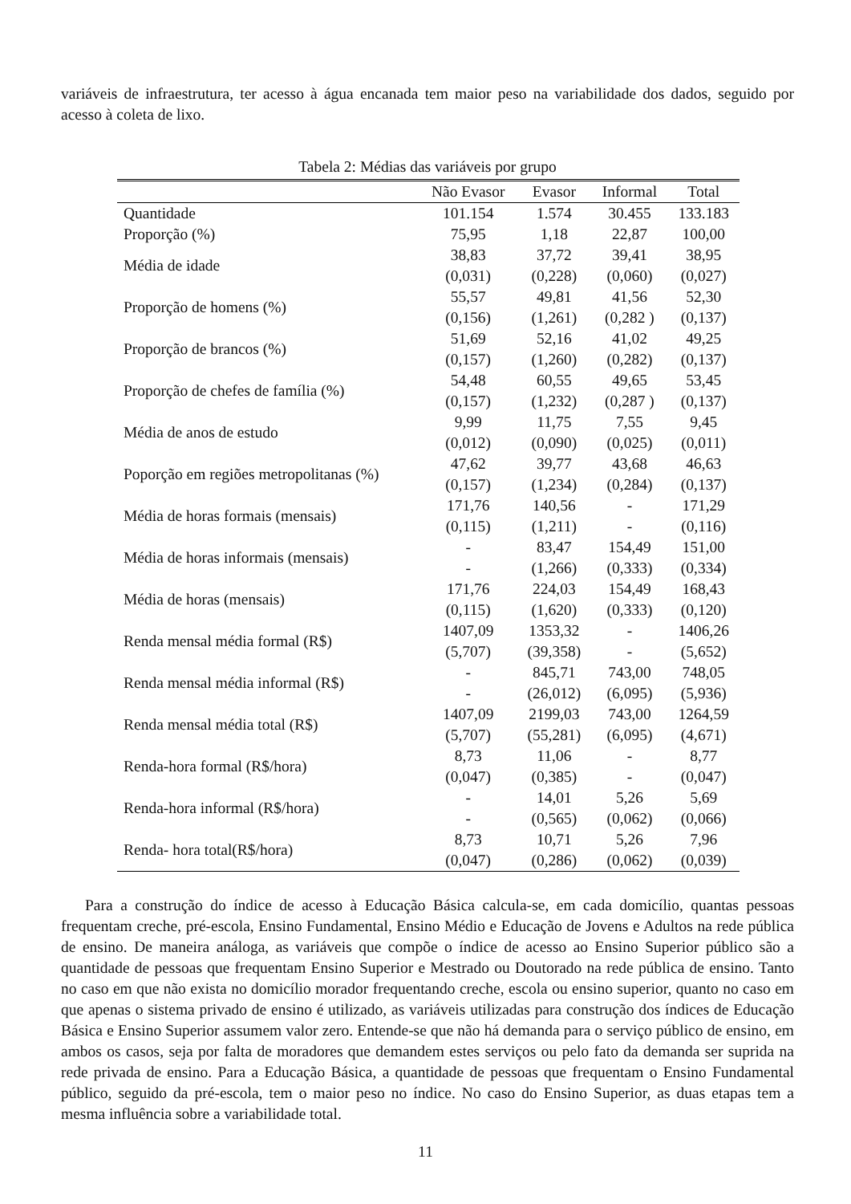variáveis de infraestrutura, ter acesso à água encanada tem maior peso na variabilidade dos dados, seguido por acesso à coleta de lixo.
Tabela 2: Médias das variáveis por grupo
| | Não Evasor | Evasor | Informal | Total |
| --- | --- | --- | --- | --- |
| Quantidade | 101.154 | 1.574 | 30.455 | 133.183 |
| Proporção (%) | 75,95 | 1,18 | 22,87 | 100,00 |
| Média de idade | 38,83 | 37,72 | 39,41 | 38,95 |
| | (0,031) | (0,228) | (0,060) | (0,027) |
| Proporção de homens (%) | 55,57 | 49,81 | 41,56 | 52,30 |
| | (0,156) | (1,261) | (0,282 ) | (0,137) |
| Proporção de brancos (%) | 51,69 | 52,16 | 41,02 | 49,25 |
| | (0,157) | (1,260) | (0,282) | (0,137) |
| Proporção de chefes de família (%) | 54,48 | 60,55 | 49,65 | 53,45 |
| | (0,157) | (1,232) | (0,287 ) | (0,137) |
| Média de anos de estudo | 9,99 | 11,75 | 7,55 | 9,45 |
| | (0,012) | (0,090) | (0,025) | (0,011) |
| Poporção em regiões metropolitanas (%) | 47,62 | 39,77 | 43,68 | 46,63 |
| | (0,157) | (1,234) | (0,284) | (0,137) |
| Média de horas formais (mensais) | 171,76 | 140,56 | - | 171,29 |
| | (0,115) | (1,211) | - | (0,116) |
| Média de horas informais (mensais) | - | 83,47 | 154,49 | 151,00 |
| | - | (1,266) | (0,333) | (0,334) |
| Média de horas (mensais) | 171,76 | 224,03 | 154,49 | 168,43 |
| | (0,115) | (1,620) | (0,333) | (0,120) |
| Renda mensal média formal (R$) | 1407,09 | 1353,32 | - | 1406,26 |
| | (5,707) | (39,358) | - | (5,652) |
| Renda mensal média informal (R$) | - | 845,71 | 743,00 | 748,05 |
| | - | (26,012) | (6,095) | (5,936) |
| Renda mensal média total (R$) | 1407,09 | 2199,03 | 743,00 | 1264,59 |
| | (5,707) | (55,281) | (6,095) | (4,671) |
| Renda-hora formal (R$/hora) | 8,73 | 11,06 | - | 8,77 |
| | (0,047) | (0,385) | - | (0,047) |
| Renda-hora informal (R$/hora) | - | 14,01 | 5,26 | 5,69 |
| | - | (0,565) | (0,062) | (0,066) |
| Renda- hora total(R$/hora) | 8,73 | 10,71 | 5,26 | 7,96 |
| | (0,047) | (0,286) | (0,062) | (0,039) |
Para a construção do índice de acesso à Educação Básica calcula-se, em cada domicílio, quantas pessoas frequentam creche, pré-escola, Ensino Fundamental, Ensino Médio e Educação de Jovens e Adultos na rede pública de ensino. De maneira análoga, as variáveis que compõe o índice de acesso ao Ensino Superior público são a quantidade de pessoas que frequentam Ensino Superior e Mestrado ou Doutorado na rede pública de ensino. Tanto no caso em que não exista no domicílio morador frequentando creche, escola ou ensino superior, quanto no caso em que apenas o sistema privado de ensino é utilizado, as variáveis utilizadas para construção dos índices de Educação Básica e Ensino Superior assumem valor zero. Entende-se que não há demanda para o serviço público de ensino, em ambos os casos, seja por falta de moradores que demandem estes serviços ou pelo fato da demanda ser suprida na rede privada de ensino. Para a Educação Básica, a quantidade de pessoas que frequentam o Ensino Fundamental público, seguido da pré-escola, tem o maior peso no índice. No caso do Ensino Superior, as duas etapas tem a mesma influência sobre a variabilidade total.
11